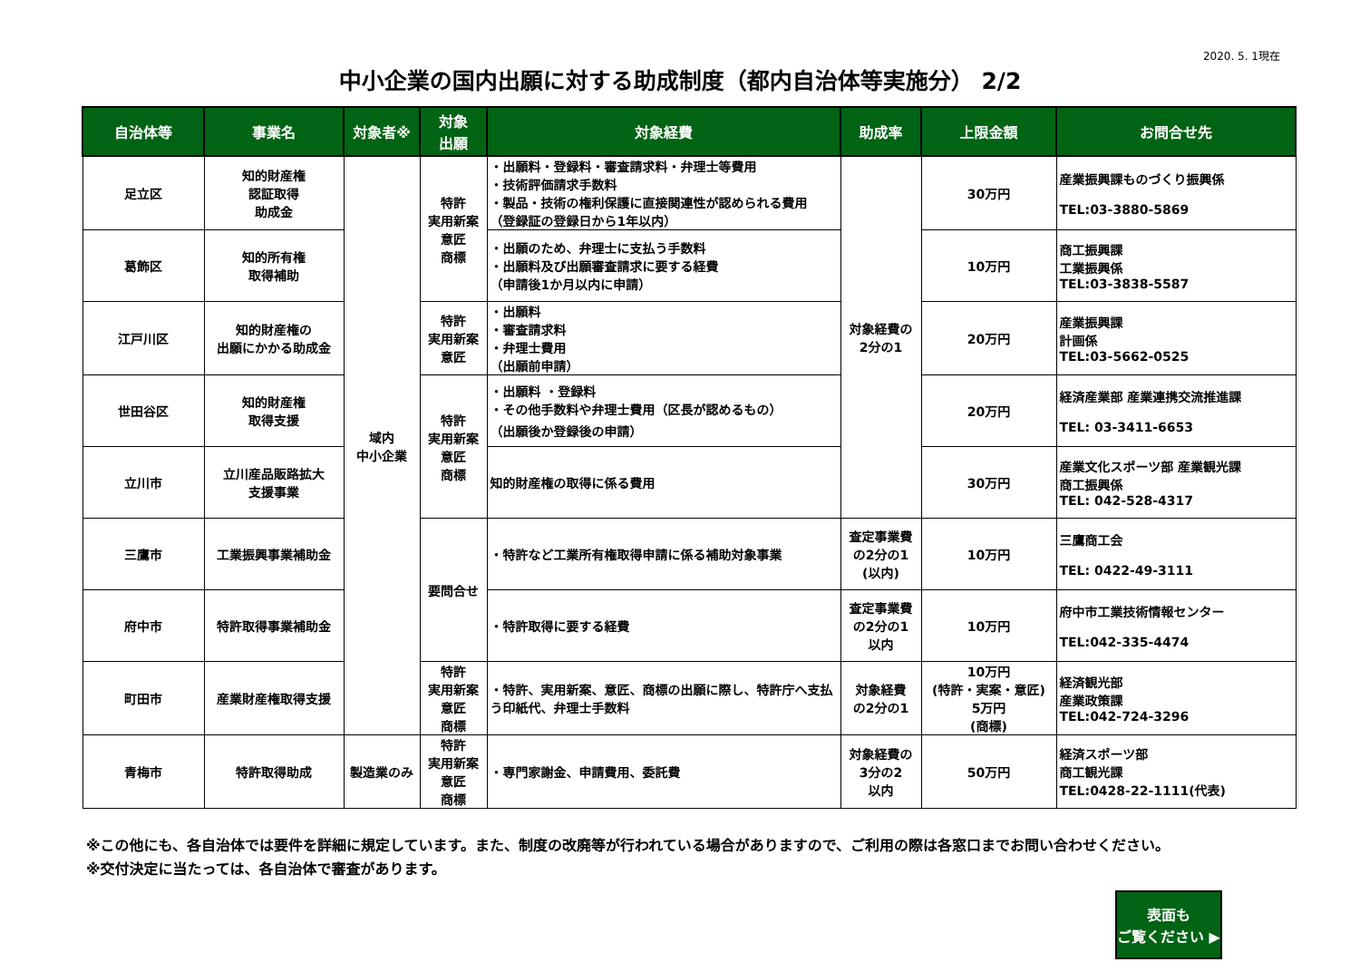2020. 5. 1現在
中小企業の国内出願に対する助成制度（都内自治体等実施分） 2/2
| 自治体等 | 事業名 | 対象者※ | 対象 出願 | 対象経費 | 助成率 | 上限金額 | お問合せ先 |
| --- | --- | --- | --- | --- | --- | --- | --- |
| 足立区 | 知的財産権 認証取得 助成金 | 域内 中小企業 | 特許 実用新案 意匠 商標 | ・出願料・登録料・審査請求料・弁理士等費用 ・技術評価請求手数料 ・製品・技術の権利保護に直接関連性が認められる費用 （登録証の登録日から1年以内） | 対象経費の 2分の1 | 30万円 | 産業振興課ものづくり振興係 TEL:03-3880-5869 |
| 葛飾区 | 知的所有権 取得補助 | | | ・出願のため、弁理士に支払う手数料 ・出願料及び出願審査請求に要する経費 （申請後1か月以内に申請） | | 10万円 | 商工振興課 工業振興係 TEL:03-3838-5587 |
| 江戸川区 | 知的財産権の 出願にかかる助成金 | | 特許 実用新案 意匠 | ・出願料 ・審査請求料 ・弁理士費用 （出願前申請） | | 20万円 | 産業振興課 計画係 TEL:03-5662-0525 |
| 世田谷区 | 知的財産権 取得支援 | | 特許 実用新案 意匠 商標 | ・出願料 ・登録料 ・その他手数料や弁理士費用（区長が認めるもの） （出願後か登録後の申請） | | 20万円 | 経済産業部 産業連携交流推進課 TEL: 03-3411-6653 |
| 立川市 | 立川産品販路拡大 支援事業 | | | 知的財産権の取得に係る費用 | | 30万円 | 産業文化スポーツ部 産業観光課 商工振興係 TEL: 042-528-4317 |
| 三鷹市 | 工業振興事業補助金 | | 要問合せ | ・特許など工業所有権取得申請に係る補助対象事業 | 査定事業費 の2分の1 (以内) | 10万円 | 三鷹商工会 TEL: 0422-49-3111 |
| 府中市 | 特許取得事業補助金 | | | ・特許取得に要する経費 | 査定事業費 の2分の1 以内 | 10万円 | 府中市工業技術情報センター TEL:042-335-4474 |
| 町田市 | 産業財産権取得支援 | | 特許 実用新案 意匠 商標 | ・特許、実用新案、意匠、商標の出願に際し、特許庁へ支払う印紙代、弁理士手数料 | 対象経費 の2分の1 | 10万円 (特許・実案・意匠) 5万円 (商標) | 経済観光部 産業政策課 TEL:042-724-3296 |
| 青梅市 | 特許取得助成 | 製造業のみ | 特許 実用新案 意匠 商標 | ・専門家謝金、申請費用、委託費 | 対象経費の 3分の2 以内 | 50万円 | 経済スポーツ部 商工観光課 TEL:0428-22-1111(代表) |
※この他にも、各自治体では要件を詳細に規定しています。また、制度の改廃等が行われている場合がありますので、ご利用の際は各窓口までお問い合わせください。
※交付決定に当たっては、各自治体で審査があります。
表面も
ご覧ください ▶